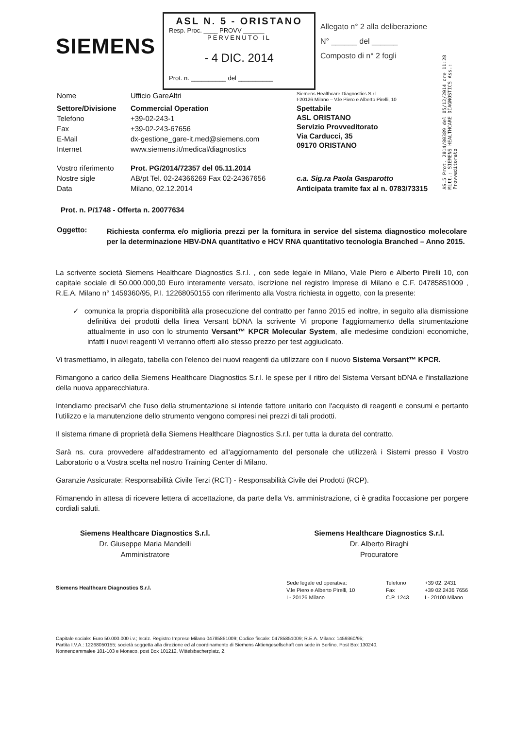SIEMENS
ASL N. 5 - ORISTANO
Resp. Proc. ____ PROVV ______
PERVENUTO IL
- 4 DIC. 2014
Prot. n. __________ del __________
Allegato n° 2 alla deliberazione
N° ______ del ______
Composto di n° 2 fogli
ASL5 Prot. 2014/80389 del 05/12/2014 ore 11:28 Mitt.: SIEMENS HEALTHCARE DIAGNOSTICS Ass.: Provveditorato
| Nome | Ufficio GareAltri | Siemens Healthcare Diagnostics S.r.l. I-20126 Milano – V.le Piero e Alberto Pirelli, 10 |
| Settore/Divisione | Commercial Operation | Spettabile ASL ORISTANO Servizio Provveditorato Via Carducci, 35 09170 ORISTANO |
| Telefono | +39-02-243-1 | |
| Fax | +39-02-243-67656 | |
| E-Mail | dx-gestione_gare-it.med@siemens.com | |
| Internet | www.siemens.it/medical/diagnostics | |
| Vostro riferimento | Prot. PG/2014/72357 del 05.11.2014 | |
| Nostre sigle | AB/pt Tel. 02-24366269 Fax 02-24367656 | c.a. Sig.ra Paola Gasparotto |
| Data | Milano, 02.12.2014 | Anticipata tramite fax al n. 0783/73315 |
Prot. n. P/1748 - Offerta n. 20077634
| Oggetto: | Richiesta conferma e/o miglioria prezzi per la fornitura in service del sistema diagnostico molecolare per la determinazione HBV-DNA quantitativo e HCV RNA quantitativo tecnologia Branched – Anno 2015. |
La scrivente società Siemens Healthcare Diagnostics S.r.l. , con sede legale in Milano, Viale Piero e Alberto Pirelli 10, con capitale sociale di 50.000.000,00 Euro interamente versato, iscrizione nel registro Imprese di Milano e C.F. 04785851009 , R.E.A. Milano n° 1459360/95, P.I. 12268050155 con riferimento alla Vostra richiesta in oggetto, con la presente:
✓ comunica la propria disponibilità alla prosecuzione del contratto per l'anno 2015 ed inoltre, in seguito alla dismissione definitiva dei prodotti della linea Versant bDNA la scrivente Vi propone l'aggiornamento della strumentazione attualmente in uso con lo strumento Versant™ KPCR Molecular System, alle medesime condizioni economiche, infatti i nuovi reagenti Vi verranno offerti allo stesso prezzo per test aggiudicato.
Vi trasmettiamo, in allegato, tabella con l'elenco dei nuovi reagenti da utilizzare con il nuovo Sistema Versant™ KPCR.
Rimangono a carico della Siemens Healthcare Diagnostics S.r.l. le spese per il ritiro del Sistema Versant bDNA e l'installazione della nuova apparecchiatura.
Intendiamo precisarVi che l'uso della strumentazione si intende fattore unitario con l'acquisto di reagenti e consumi e pertanto l'utilizzo e la manutenzione dello strumento vengono compresi nei prezzi di tali prodotti.
Il sistema rimane di proprietà della Siemens Healthcare Diagnostics S.r.l. per tutta la durata del contratto.
Sarà ns. cura provvedere all'addestramento ed all'aggiornamento del personale che utilizzerà i Sistemi presso il Vostro Laboratorio o a Vostra scelta nel nostro Training Center di Milano.
Garanzie Assicurate: Responsabilità Civile Terzi (RCT) - Responsabilità Civile dei Prodotti (RCP).
Rimanendo in attesa di ricevere lettera di accettazione, da parte della Vs. amministrazione, ci è gradita l'occasione per porgere cordiali saluti.
Siemens Healthcare Diagnostics S.r.l.
Dr. Giuseppe Maria Mandelli
Amministratore
Siemens Healthcare Diagnostics S.r.l.
Dr. Alberto Biraghi
Procuratore
Siemens Healthcare Diagnostics S.r.l.
Sede legale ed operativa:
V.le Piero e Alberto Pirelli, 10
I - 20126 Milano
Telefono
Fax
C.P. 1243
+39 02. 2431
+39 02.2436 7656
I - 20100 Milano
Capitale sociale: Euro 50.000.000 i.v.; Iscriz. Registro Imprese Milano 04785851009; Codice fiscale: 04785851009; R.E.A. Milano: 1459360/95;
Partita I.V.A.: 12268050155; società soggetta alla direzione ed al coordinamento di Siemens Aktiengesellschaft con sede in Berlino, Post Box 130240,
Nonnendammalee 101-103 e Monaco, post Box 101212, Wittelsbacherplatz, 2.